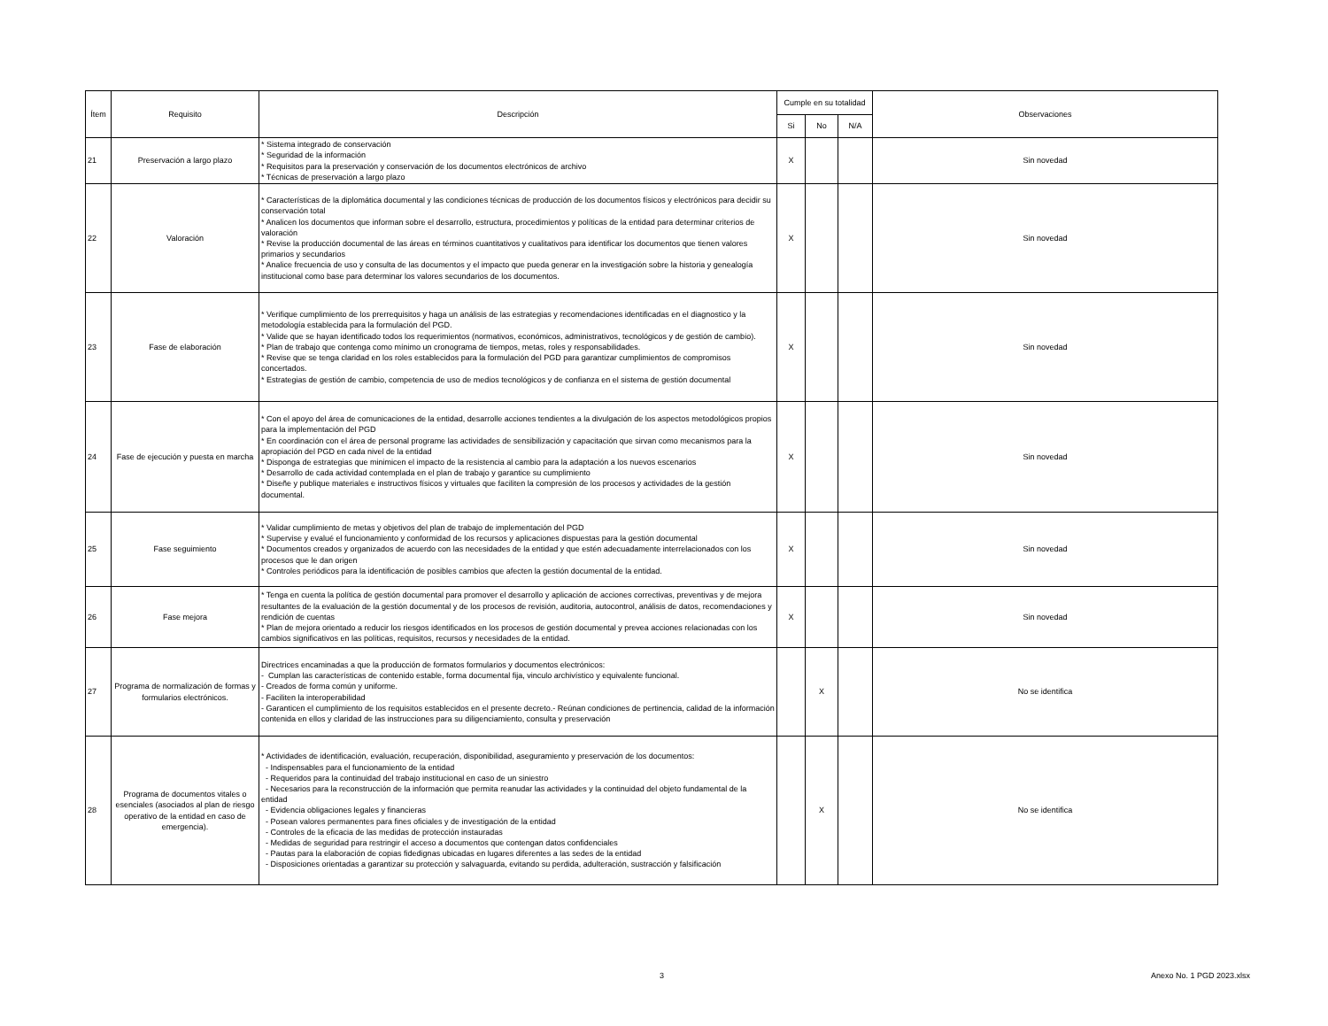| Ítem | Requisito | Descripción | Cumple en su totalidad | | | Observaciones |
| --- | --- | --- | --- | --- | --- | --- |
| | | | Si | No | N/A | |
| 21 | Preservación a largo plazo | * Sistema integrado de conservación * Seguridad de la información * Requisitos para la preservación y conservación de los documentos electrónicos de archivo * Técnicas de preservación a largo plazo | X | | | Sin novedad |
| 22 | Valoración | * Características de la diplomática documental y las condiciones técnicas de producción de los documentos físicos y electrónicos para decidir su conservación total * Analicen los documentos que informan sobre el desarrollo, estructura, procedimientos y políticas de la entidad para determinar criterios de valoración * Revise la producción documental de las áreas en términos cuantitativos y cualitativos para identificar los documentos que tienen valores primarios y secundarios * Analice frecuencia de uso y consulta de las documentos y el impacto que pueda generar en la investigación sobre la historia y genealogía institucional como base para determinar los valores secundarios de los documentos. | X | | | Sin novedad |
| 23 | Fase de elaboración | * Verifique cumplimiento de los prerrequisitos y haga un análisis de las estrategias y recomendaciones identificadas en el diagnostico y la metodología establecida para la formulación del PGD. * Valide que se hayan identificado todos los requerimientos (normativos, económicos, administrativos, tecnológicos y de gestión de cambio). * Plan de trabajo que contenga como mínimo un cronograma de tiempos, metas, roles y responsabilidades. * Revise que se tenga claridad en los roles establecidos para la formulación del PGD para garantizar cumplimientos de compromisos concertados. * Estrategias de gestión de cambio, competencia de uso de medios tecnológicos y de confianza en el sistema de gestión documental | X | | | Sin novedad |
| 24 | Fase de ejecución y puesta en marcha | * Con el apoyo del área de comunicaciones de la entidad, desarrolle acciones tendientes a la divulgación de los aspectos metodológicos propios para la implementación del PGD * En coordinación con el área de personal programe las actividades de sensibilización y capacitación que sirvan como mecanismos para la apropiación del PGD en cada nivel de la entidad * Disponga de estrategias que minimicen el impacto de la resistencia al cambio para la adaptación a los nuevos escenarios * Desarrollo de cada actividad contemplada en el plan de trabajo y garantice su cumplimiento * Diseñe y publique materiales e instructivos físicos y virtuales que faciliten la compresión de los procesos y actividades de la gestión documental. | X | | | Sin novedad |
| 25 | Fase seguimiento | * Validar cumplimiento de metas y objetivos del plan de trabajo de implementación del PGD * Supervise y evalué el funcionamiento y conformidad de los recursos y aplicaciones dispuestas para la gestión documental * Documentos creados y organizados de acuerdo con las necesidades de la entidad y que estén adecuadamente interrelacionados con los procesos que le dan origen * Controles periódicos para la identificación de posibles cambios que afecten la gestión documental de la entidad. | X | | | Sin novedad |
| 26 | Fase mejora | * Tenga en cuenta la política de gestión documental para promover el desarrollo y aplicación de acciones correctivas, preventivas y de mejora resultantes de la evaluación de la gestión documental y de los procesos de revisión, auditoria, autocontrol, análisis de datos, recomendaciones y rendición de cuentas * Plan de mejora orientado a reducir los riesgos identificados en los procesos de gestión documental y prevea acciones relacionadas con los cambios significativos en las políticas, requisitos, recursos y necesidades de la entidad. | X | | | Sin novedad |
| 27 | Programa de normalización de formas y formularios electrónicos. | Directrices encaminadas a que la producción de formatos formularios y documentos electrónicos: - Cumplan las características de contenido estable, forma documental fija, vinculo archivístico y equivalente funcional. - Creados de forma común y uniforme. - Faciliten la interoperabilidad - Garanticen el cumplimiento de los requisitos establecidos en el presente decreto.- Reúnan condiciones de pertinencia, calidad de la información contenida en ellos y claridad de las instrucciones para su diligenciamiento, consulta y preservación | | X | | No se identifica |
| 28 | Programa de documentos vitales o esenciales (asociados al plan de riesgo operativo de la entidad en caso de emergencia). | * Actividades de identificación, evaluación, recuperación, disponibilidad, aseguramiento y preservación de los documentos: - Indispensables para el funcionamiento de la entidad - Requeridos para la continuidad del trabajo institucional en caso de un siniestro - Necesarios para la reconstrucción de la información que permita reanudar las actividades y la continuidad del objeto fundamental de la entidad - Evidencia obligaciones legales y financieras - Posean valores permanentes para fines oficiales y de investigación de la entidad - Controles de la eficacia de las medidas de protección instauradas - Medidas de seguridad para restringir el acceso a documentos que contengan datos confidenciales - Pautas para la elaboración de copias fidedignas ubicadas en lugares diferentes a las sedes de la entidad - Disposiciones orientadas a garantizar su protección y salvaguarda, evitando su perdida, adulteración, sustracción y falsificación | | X | | No se identifica |
3 Anexo No. 1 PGD 2023.xlsx